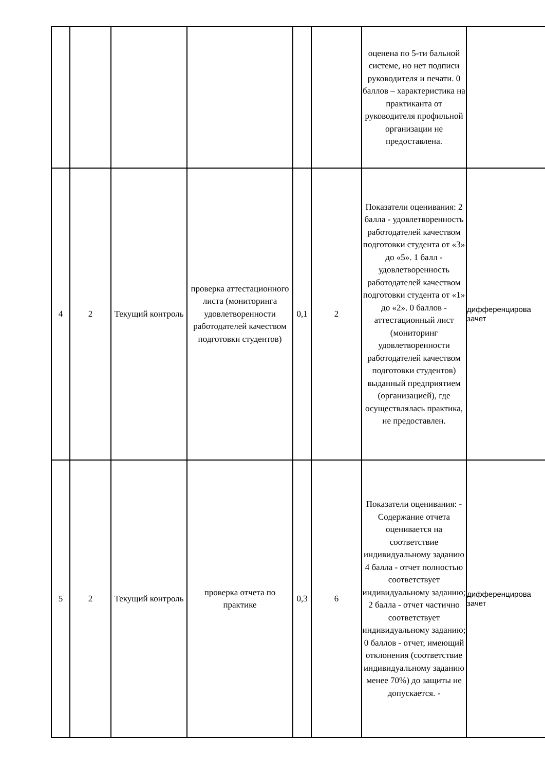| | | | | | | оценена по 5-ти бальной системе, но нет подписи руководителя и печати. 0 баллов – характеристика на практиканта от руководителя профильной организации не предоставлена. | |
| 4 | 2 | Текущий контроль | проверка аттестационного листа (мониторинга удовлетворенности работодателей качеством подготовки студентов) | 0,1 | 2 | Показатели оценивания: 2 балла - удовлетворенность работодателей качеством подготовки студента от «3» до «5». 1 балл - удовлетворенность работодателей качеством подготовки студента от «1» до «2». 0 баллов - аттестационный лист (мониторинг удовлетворенности работодателей качеством подготовки студентов) выданный предприятием (организацией), где осуществлялась практика, не предоставлен. | дифференцирова зачет |
| 5 | 2 | Текущий контроль | проверка отчета по практике | 0,3 | 6 | Показатели оценивания: - Содержание отчета оценивается на соответствие индивидуальному заданию 4 балла - отчет полностью соответствует индивидуальному заданию; 2 балла - отчет частично соответствует индивидуальному заданию; 0 баллов - отчет, имеющий отклонения (соответствие индивидуальному заданию менее 70%) до защиты не допускается. - | дифференцирова зачет |